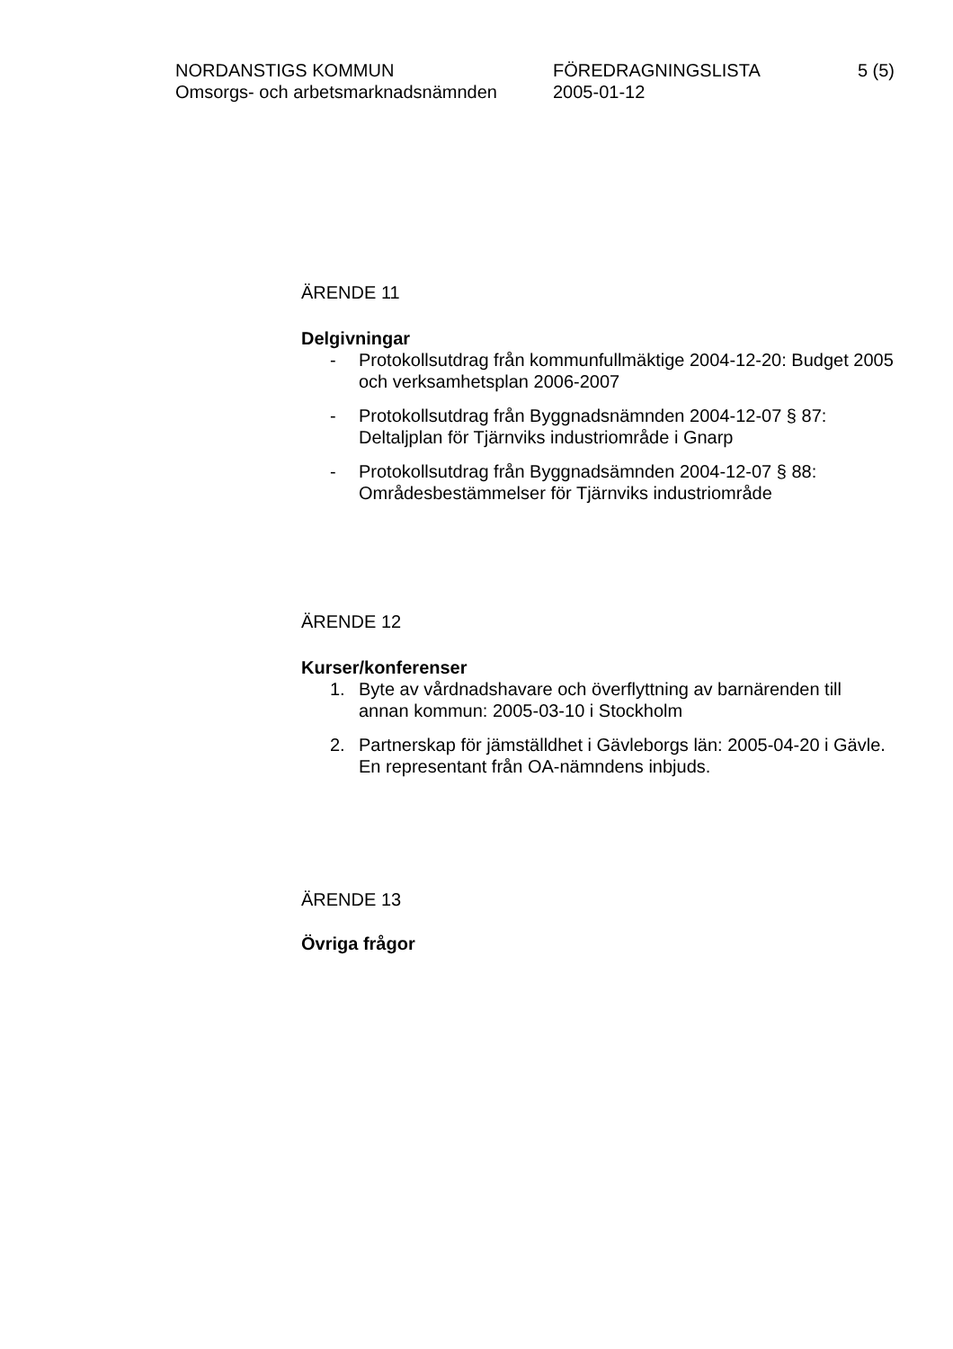NORDANSTIGS KOMMUN FÖREDRAGNINGSLISTA 5 (5)
Omsorgs- och arbetsmarknadsnämnden 2005-01-12
ÄRENDE 11
Delgivningar
- Protokollsutdrag från kommunfullmäktige 2004-12-20: Budget 2005 och verksamhetsplan 2006-2007
- Protokollsutdrag från Byggnadsnämnden 2004-12-07 § 87: Deltaljplan för Tjärnviks industriområde i Gnarp
- Protokollsutdrag från Byggnadsämnden 2004-12-07 § 88: Områdesbestämmelser för Tjärnviks industriområde
ÄRENDE 12
Kurser/konferenser
1. Byte av vårdnadshavare och överflyttning av barnärenden till annan kommun: 2005-03-10 i Stockholm
2. Partnerskap för jämställdhet i Gävleborgs län: 2005-04-20 i Gävle. En representant från OA-nämndens inbjuds.
ÄRENDE 13
Övriga frågor